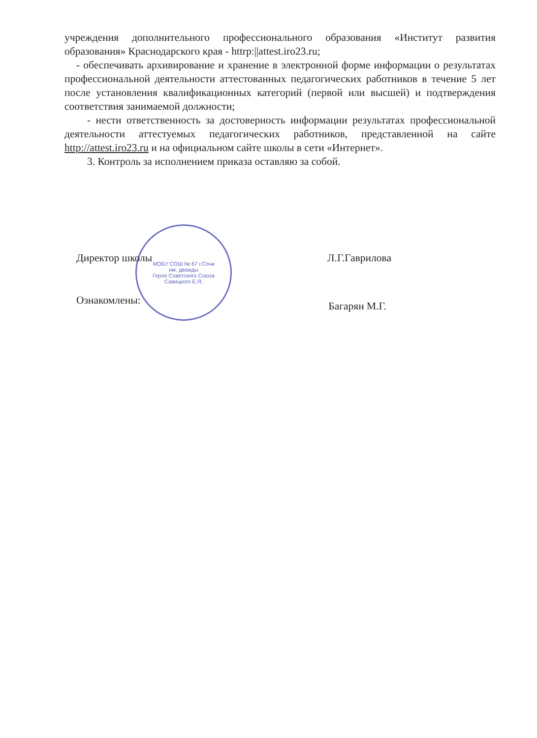учреждения дополнительного профессионального образования «Институт развития образования» Краснодарского края - httrp:||attest.iro23.ru;
- обеспечивать архивирование и хранение в электронной форме информации о результатах профессиональной деятельности аттестованных педагогических работников в течение 5 лет после установления квалификационных категорий (первой или высшей) и подтверждения соответствия занимаемой должности;
- нести ответственность за достоверность информации результатах профессиональной деятельности аттестуемых педагогических работников, представленной на сайте http://attest.iro23.ru и на официальном сайте школы в сети «Интернет».
3. Контроль за исполнением приказа оставляю за собой.
МОБУ СОШ № 67 г.Сочи
им. дважды
Героя Советского Союза
Савицкого Е.Я.
Директор школы Л.Г.Гаврилова
Ознакомлены: Багарян М.Г.